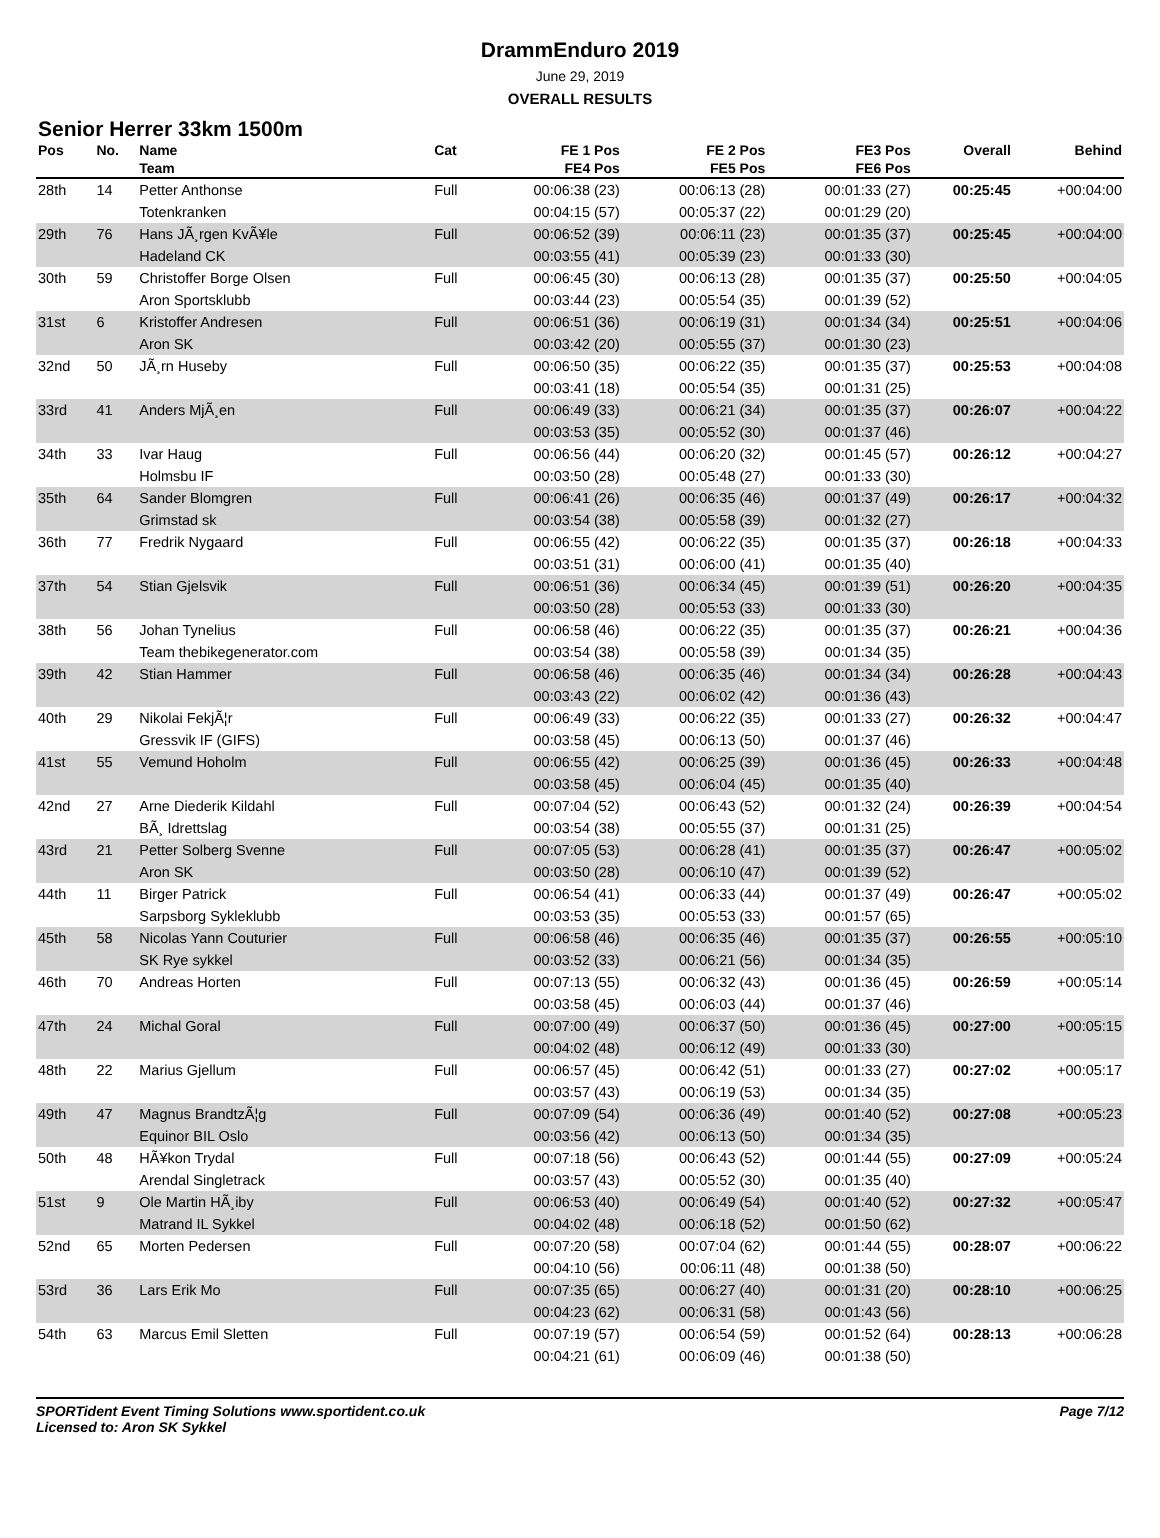DrammEnduro 2019
June 29, 2019
OVERALL RESULTS
Senior Herrer 33km 1500m
| Pos | No. | Name | Cat | FE 1 Pos | FE 2 Pos | FE3 Pos | Overall | Behind |
| --- | --- | --- | --- | --- | --- | --- | --- | --- |
| | | Team | | FE4 Pos | FE5 Pos | FE6 Pos | | |
| 28th | 14 | Petter Anthonse | Full | 00:06:38 (23) | 00:06:13 (28) | 00:01:33 (27) | 00:25:45 | +00:04:00 |
| | | Totenkranken | | 00:04:15 (57) | 00:05:37 (22) | 00:01:29 (20) | | |
| 29th | 76 | Hans JÃ¸rgen KvÃ¥le | Full | 00:06:52 (39) | 00:06:11 (23) | 00:01:35 (37) | 00:25:45 | +00:04:00 |
| | | Hadeland CK | | 00:03:55 (41) | 00:05:39 (23) | 00:01:33 (30) | | |
| 30th | 59 | Christoffer Borge Olsen | Full | 00:06:45 (30) | 00:06:13 (28) | 00:01:35 (37) | 00:25:50 | +00:04:05 |
| | | Aron Sportsklubb | | 00:03:44 (23) | 00:05:54 (35) | 00:01:39 (52) | | |
| 31st | 6 | Kristoffer Andresen | Full | 00:06:51 (36) | 00:06:19 (31) | 00:01:34 (34) | 00:25:51 | +00:04:06 |
| | | Aron SK | | 00:03:42 (20) | 00:05:55 (37) | 00:01:30 (23) | | |
| 32nd | 50 | JÃ¸rn Huseby | Full | 00:06:50 (35) | 00:06:22 (35) | 00:01:35 (37) | 00:25:53 | +00:04:08 |
| | | | | 00:03:41 (18) | 00:05:54 (35) | 00:01:31 (25) | | |
| 33rd | 41 | Anders MjÃ¸en | Full | 00:06:49 (33) | 00:06:21 (34) | 00:01:35 (37) | 00:26:07 | +00:04:22 |
| | | | | 00:03:53 (35) | 00:05:52 (30) | 00:01:37 (46) | | |
| 34th | 33 | Ivar Haug | Full | 00:06:56 (44) | 00:06:20 (32) | 00:01:45 (57) | 00:26:12 | +00:04:27 |
| | | Holmsbu IF | | 00:03:50 (28) | 00:05:48 (27) | 00:01:33 (30) | | |
| 35th | 64 | Sander Blomgren | Full | 00:06:41 (26) | 00:06:35 (46) | 00:01:37 (49) | 00:26:17 | +00:04:32 |
| | | Grimstad sk | | 00:03:54 (38) | 00:05:58 (39) | 00:01:32 (27) | | |
| 36th | 77 | Fredrik Nygaard | Full | 00:06:55 (42) | 00:06:22 (35) | 00:01:35 (37) | 00:26:18 | +00:04:33 |
| | | | | 00:03:51 (31) | 00:06:00 (41) | 00:01:35 (40) | | |
| 37th | 54 | Stian Gjelsvik | Full | 00:06:51 (36) | 00:06:34 (45) | 00:01:39 (51) | 00:26:20 | +00:04:35 |
| | | | | 00:03:50 (28) | 00:05:53 (33) | 00:01:33 (30) | | |
| 38th | 56 | Johan Tynelius | Full | 00:06:58 (46) | 00:06:22 (35) | 00:01:35 (37) | 00:26:21 | +00:04:36 |
| | | Team thebikegenerator.com | | 00:03:54 (38) | 00:05:58 (39) | 00:01:34 (35) | | |
| 39th | 42 | Stian Hammer | Full | 00:06:58 (46) | 00:06:35 (46) | 00:01:34 (34) | 00:26:28 | +00:04:43 |
| | | | | 00:03:43 (22) | 00:06:02 (42) | 00:01:36 (43) | | |
| 40th | 29 | Nikolai FekjÃ¦r | Full | 00:06:49 (33) | 00:06:22 (35) | 00:01:33 (27) | 00:26:32 | +00:04:47 |
| | | Gressvik IF (GIFS) | | 00:03:58 (45) | 00:06:13 (50) | 00:01:37 (46) | | |
| 41st | 55 | Vemund Hoholm | Full | 00:06:55 (42) | 00:06:25 (39) | 00:01:36 (45) | 00:26:33 | +00:04:48 |
| | | | | 00:03:58 (45) | 00:06:04 (45) | 00:01:35 (40) | | |
| 42nd | 27 | Arne Diederik Kildahl | Full | 00:07:04 (52) | 00:06:43 (52) | 00:01:32 (24) | 00:26:39 | +00:04:54 |
| | | BÃ¸ Idrettslag | | 00:03:54 (38) | 00:05:55 (37) | 00:01:31 (25) | | |
| 43rd | 21 | Petter Solberg Svenne | Full | 00:07:05 (53) | 00:06:28 (41) | 00:01:35 (37) | 00:26:47 | +00:05:02 |
| | | Aron SK | | 00:03:50 (28) | 00:06:10 (47) | 00:01:39 (52) | | |
| 44th | 11 | Birger Patrick | Full | 00:06:54 (41) | 00:06:33 (44) | 00:01:37 (49) | 00:26:47 | +00:05:02 |
| | | Sarpsborg Sykleklubb | | 00:03:53 (35) | 00:05:53 (33) | 00:01:57 (65) | | |
| 45th | 58 | Nicolas Yann Couturier | Full | 00:06:58 (46) | 00:06:35 (46) | 00:01:35 (37) | 00:26:55 | +00:05:10 |
| | | SK Rye sykkel | | 00:03:52 (33) | 00:06:21 (56) | 00:01:34 (35) | | |
| 46th | 70 | Andreas Horten | Full | 00:07:13 (55) | 00:06:32 (43) | 00:01:36 (45) | 00:26:59 | +00:05:14 |
| | | | | 00:03:58 (45) | 00:06:03 (44) | 00:01:37 (46) | | |
| 47th | 24 | Michal Goral | Full | 00:07:00 (49) | 00:06:37 (50) | 00:01:36 (45) | 00:27:00 | +00:05:15 |
| | | | | 00:04:02 (48) | 00:06:12 (49) | 00:01:33 (30) | | |
| 48th | 22 | Marius Gjellum | Full | 00:06:57 (45) | 00:06:42 (51) | 00:01:33 (27) | 00:27:02 | +00:05:17 |
| | | | | 00:03:57 (43) | 00:06:19 (53) | 00:01:34 (35) | | |
| 49th | 47 | Magnus BrandtzÃ¦g | Full | 00:07:09 (54) | 00:06:36 (49) | 00:01:40 (52) | 00:27:08 | +00:05:23 |
| | | Equinor BIL Oslo | | 00:03:56 (42) | 00:06:13 (50) | 00:01:34 (35) | | |
| 50th | 48 | HÃ¥kon Trydal | Full | 00:07:18 (56) | 00:06:43 (52) | 00:01:44 (55) | 00:27:09 | +00:05:24 |
| | | Arendal Singletrack | | 00:03:57 (43) | 00:05:52 (30) | 00:01:35 (40) | | |
| 51st | 9 | Ole Martin HÃ¸iby | Full | 00:06:53 (40) | 00:06:49 (54) | 00:01:40 (52) | 00:27:32 | +00:05:47 |
| | | Matrand IL Sykkel | | 00:04:02 (48) | 00:06:18 (52) | 00:01:50 (62) | | |
| 52nd | 65 | Morten Pedersen | Full | 00:07:20 (58) | 00:07:04 (62) | 00:01:44 (55) | 00:28:07 | +00:06:22 |
| | | | | 00:04:10 (56) | 00:06:11 (48) | 00:01:38 (50) | | |
| 53rd | 36 | Lars Erik Mo | Full | 00:07:35 (65) | 00:06:27 (40) | 00:01:31 (20) | 00:28:10 | +00:06:25 |
| | | | | 00:04:23 (62) | 00:06:31 (58) | 00:01:43 (56) | | |
| 54th | 63 | Marcus Emil Sletten | Full | 00:07:19 (57) | 00:06:54 (59) | 00:01:52 (64) | 00:28:13 | +00:06:28 |
| | | | | 00:04:21 (61) | 00:06:09 (46) | 00:01:38 (50) | | |
SPORTident Event Timing Solutions www.sportident.co.uk
Licensed to: Aron SK Sykkel
Page 7/12